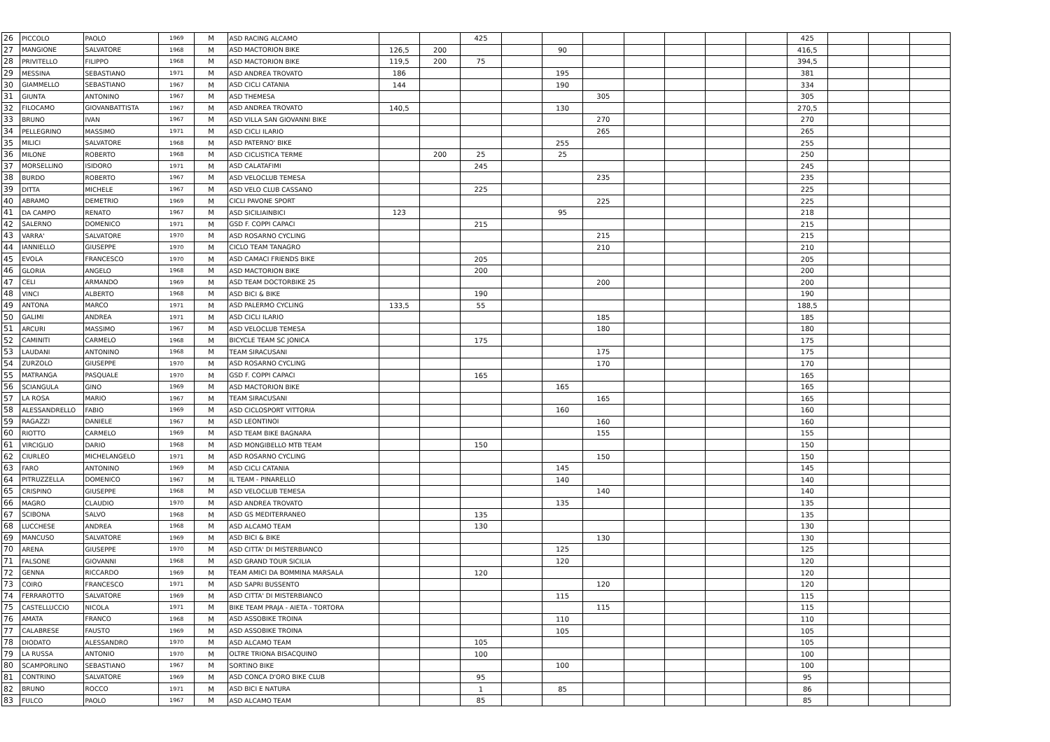| 26 | PICCOLO | PAOLO | 1969 | M | ASD RACING ALCAMO | | | 425 | | | | | | | | 425 | | | |
| 27 | MANGIONE | SALVATORE | 1968 | M | ASD MACTORION BIKE | 126,5 | 200 | | | 90 | | | | | | 416,5 | | | |
| 28 | PRIVITELLO | FILIPPO | 1968 | M | ASD MACTORION BIKE | 119,5 | 200 | 75 | | | | | | | | 394,5 | | | |
| 29 | MESSINA | SEBASTIANO | 1971 | M | ASD ANDREA TROVATO | 186 | | | | 195 | | | | | | 381 | | | |
| 30 | GIAMMELLO | SEBASTIANO | 1967 | M | ASD CICLI CATANIA | 144 | | | | 190 | | | | | | 334 | | | |
| 31 | GIUNTA | ANTONINO | 1967 | M | ASD THEMESA | | | | | | 305 | | | | | 305 | | | |
| 32 | FILOCAMO | GIOVANBATTISTA | 1967 | M | ASD ANDREA TROVATO | 140,5 | | | | 130 | | | | | | 270,5 | | | |
| 33 | BRUNO | IVAN | 1967 | M | ASD VILLA SAN GIOVANNI BIKE | | | | | | 270 | | | | | 270 | | | |
| 34 | PELLEGRINO | MASSIMO | 1971 | M | ASD CICLI ILARIO | | | | | | 265 | | | | | 265 | | | |
| 35 | MILICI | SALVATORE | 1968 | M | ASD PATERNO' BIKE | | | | | 255 | | | | | | 255 | | | |
| 36 | MILONE | ROBERTO | 1968 | M | ASD CICLISTICA TERME | | 200 | 25 | | 25 | | | | | | 250 | | | |
| 37 | MORSELLINO | ISIDORO | 1971 | M | ASD CALATAFIMI | | | 245 | | | | | | | | 245 | | | |
| 38 | BURDO | ROBERTO | 1967 | M | ASD VELOCLUB TEMESA | | | | | | 235 | | | | | 235 | | | |
| 39 | DITTA | MICHELE | 1967 | M | ASD VELO CLUB CASSANO | | | 225 | | | | | | | | 225 | | | |
| 40 | ABRAMO | DEMETRIO | 1969 | M | CICLI PAVONE SPORT | | | | | | 225 | | | | | 225 | | | |
| 41 | DA CAMPO | RENATO | 1967 | M | ASD SICILIAINBICI | 123 | | | | 95 | | | | | | 218 | | | |
| 42 | SALERNO | DOMENICO | 1971 | M | GSD F. COPPI CAPACI | | | 215 | | | | | | | | 215 | | | |
| 43 | VARRA' | SALVATORE | 1970 | M | ASD ROSARNO CYCLING | | | | | | 215 | | | | | 215 | | | |
| 44 | IANNIELLO | GIUSEPPE | 1970 | M | CICLO TEAM TANAGRO | | | | | | 210 | | | | | 210 | | | |
| 45 | EVOLA | FRANCESCO | 1970 | M | ASD CAMACI FRIENDS BIKE | | | 205 | | | | | | | | 205 | | | |
| 46 | GLORIA | ANGELO | 1968 | M | ASD MACTORION BIKE | | | 200 | | | | | | | | 200 | | | |
| 47 | CELI | ARMANDO | 1969 | M | ASD TEAM DOCTORBIKE 25 | | | | | | 200 | | | | | 200 | | | |
| 48 | VINCI | ALBERTO | 1968 | M | ASD BICI & BIKE | | | 190 | | | | | | | | 190 | | | |
| 49 | ANTONA | MARCO | 1971 | M | ASD PALERMO CYCLING | 133,5 | | 55 | | | | | | | | 188,5 | | | |
| 50 | GALIMI | ANDREA | 1971 | M | ASD CICLI ILARIO | | | | | | 185 | | | | | 185 | | | |
| 51 | ARCURI | MASSIMO | 1967 | M | ASD VELOCLUB TEMESA | | | | | | 180 | | | | | 180 | | | |
| 52 | CAMINITI | CARMELO | 1968 | M | BICYCLE TEAM SC JONICA | | | 175 | | | | | | | | 175 | | | |
| 53 | LAUDANI | ANTONINO | 1968 | M | TEAM SIRACUSANI | | | | | | 175 | | | | | 175 | | | |
| 54 | ZURZOLO | GIUSEPPE | 1970 | M | ASD ROSARNO CYCLING | | | | | | 170 | | | | | 170 | | | |
| 55 | MATRANGA | PASQUALE | 1970 | M | GSD F. COPPI CAPACI | | | 165 | | | | | | | | 165 | | | |
| 56 | SCIANGULA | GINO | 1969 | M | ASD MACTORION BIKE | | | | | 165 | | | | | | 165 | | | |
| 57 | LA ROSA | MARIO | 1967 | M | TEAM SIRACUSANI | | | | | | 165 | | | | | 165 | | | |
| 58 | ALESSANDRELLO | FABIO | 1969 | M | ASD CICLOSPORT VITTORIA | | | | | 160 | | | | | | 160 | | | |
| 59 | RAGAZZI | DANIELE | 1967 | M | ASD LEONTINOI | | | | | | 160 | | | | | 160 | | | |
| 60 | RIOTTO | CARMELO | 1969 | M | ASD TEAM BIKE BAGNARA | | | | | | 155 | | | | | 155 | | | |
| 61 | VIRCIGLIO | DARIO | 1968 | M | ASD MONGIBELLO MTB TEAM | | | 150 | | | | | | | | 150 | | | |
| 62 | CIURLEO | MICHELANGELO | 1971 | M | ASD ROSARNO CYCLING | | | | | | 150 | | | | | 150 | | | |
| 63 | FARO | ANTONINO | 1969 | M | ASD CICLI CATANIA | | | | | 145 | | | | | | 145 | | | |
| 64 | PITRUZZELLA | DOMENICO | 1967 | M | IL TEAM - PINARELLO | | | | | 140 | | | | | | 140 | | | |
| 65 | CRISPINO | GIUSEPPE | 1968 | M | ASD VELOCLUB TEMESA | | | | | | 140 | | | | | 140 | | | |
| 66 | MAGRO | CLAUDIO | 1970 | M | ASD ANDREA TROVATO | | | | | 135 | | | | | | 135 | | | |
| 67 | SCIBONA | SALVO | 1968 | M | ASD GS MEDITERRANEO | | | 135 | | | | | | | | 135 | | | |
| 68 | LUCCHESE | ANDREA | 1968 | M | ASD ALCAMO TEAM | | | 130 | | | | | | | | 130 | | | |
| 69 | MANCUSO | SALVATORE | 1969 | M | ASD BICI & BIKE | | | | | | 130 | | | | | 130 | | | |
| 70 | ARENA | GIUSEPPE | 1970 | M | ASD CITTA' DI MISTERBIANCO | | | | | 125 | | | | | | 125 | | | |
| 71 | FALSONE | GIOVANNI | 1968 | M | ASD GRAND TOUR SICILIA | | | | | 120 | | | | | | 120 | | | |
| 72 | GENNA | RICCARDO | 1969 | M | TEAM AMICI DA BOMMINA MARSALA | | | 120 | | | | | | | | 120 | | | |
| 73 | COIRO | FRANCESCO | 1971 | M | ASD SAPRI BUSSENTO | | | | | | 120 | | | | | 120 | | | |
| 74 | FERRAROTTO | SALVATORE | 1969 | M | ASD CITTA' DI MISTERBIANCO | | | | | 115 | | | | | | 115 | | | |
| 75 | CASTELLUCCIO | NICOLA | 1971 | M | BIKE TEAM PRAJA - AIETA - TORTORA | | | | | | 115 | | | | | 115 | | | |
| 76 | AMATA | FRANCO | 1968 | M | ASD ASSOBIKE TROINA | | | | | 110 | | | | | | 110 | | | |
| 77 | CALABRESE | FAUSTO | 1969 | M | ASD ASSOBIKE TROINA | | | | | 105 | | | | | | 105 | | | |
| 78 | DIODATO | ALESSANDRO | 1970 | M | ASD ALCAMO TEAM | | | 105 | | | | | | | | 105 | | | |
| 79 | LA RUSSA | ANTONIO | 1970 | M | OLTRE TRIONA BISACQUINO | | | 100 | | | | | | | | 100 | | | |
| 80 | SCAMPORLINO | SEBASTIANO | 1967 | M | SORTINO BIKE | | | | | 100 | | | | | | 100 | | | |
| 81 | CONTRINO | SALVATORE | 1969 | M | ASD CONCA D'ORO BIKE CLUB | | | 95 | | | | | | | | 95 | | | |
| 82 | BRUNO | ROCCO | 1971 | M | ASD BICI E NATURA | | | 1 | | 85 | | | | | | 86 | | | |
| 83 | FULCO | PAOLO | 1967 | M | ASD ALCAMO TEAM | | | 85 | | | | | | | | 85 | | | |